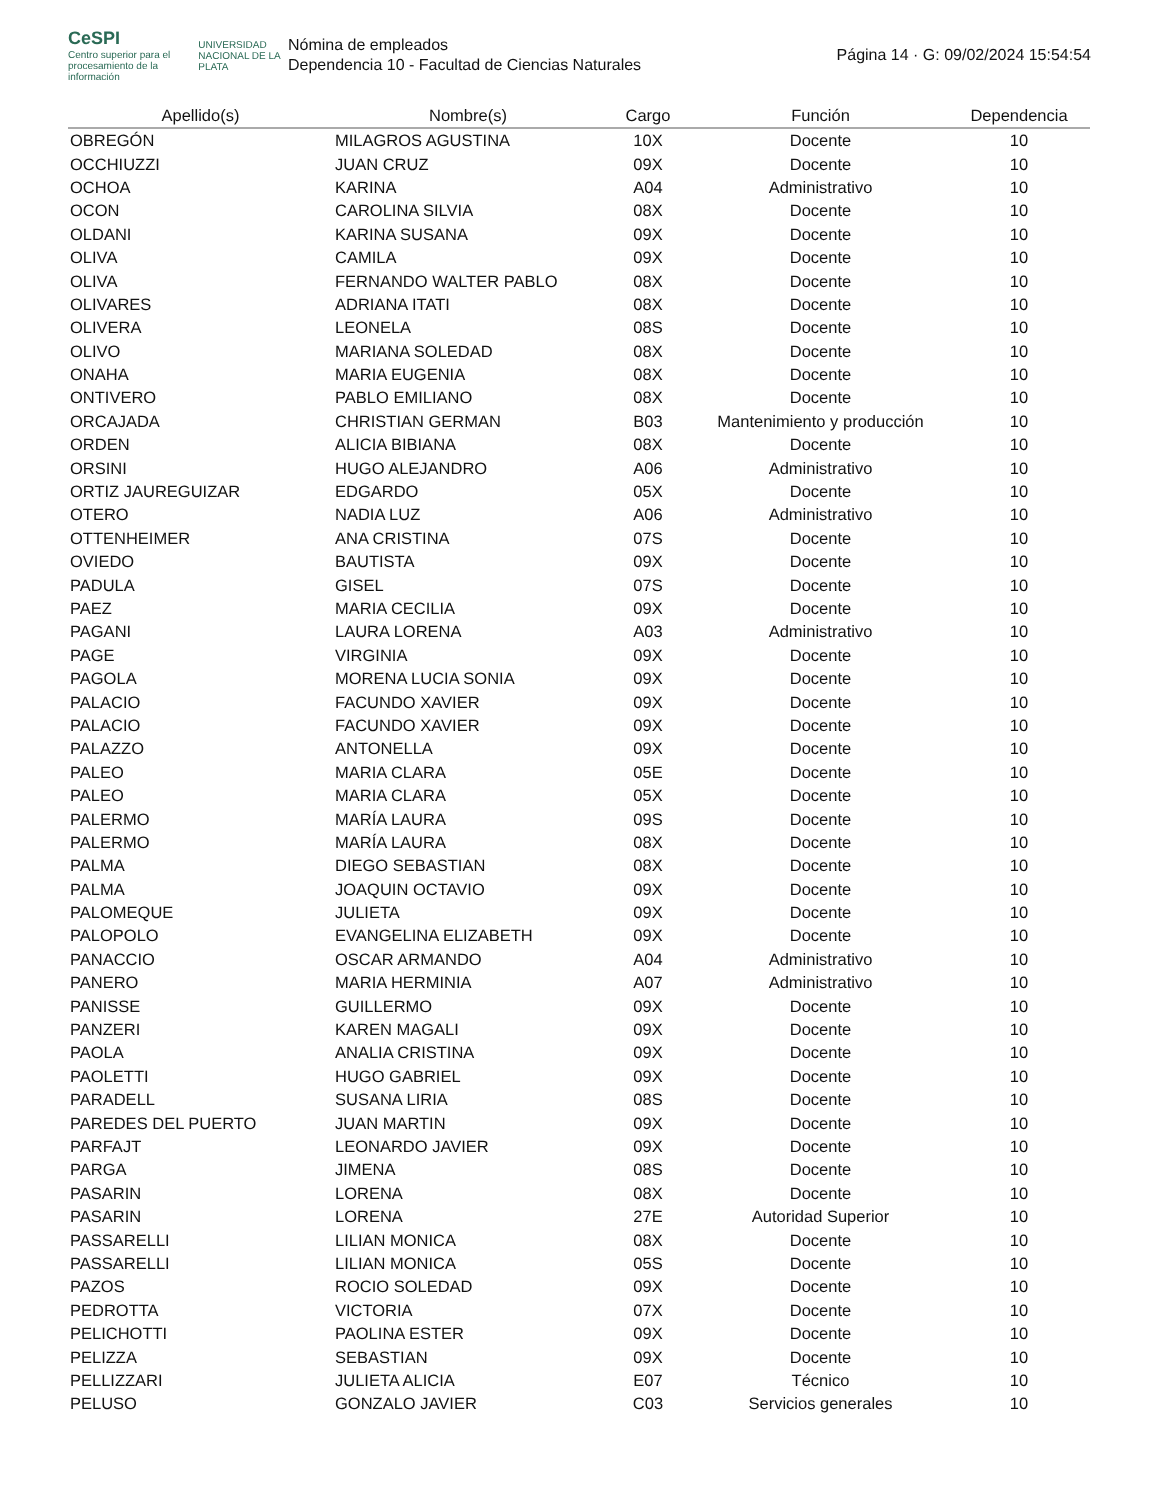CeSPI
Centro superior para el procesamiento de la información
UNIVERSIDAD NACIONAL DE LA PLATA
Nómina de empleados
Dependencia 10 - Facultad de Ciencias Naturales
Página 14 · G: 09/02/2024 15:54:54
| Apellido(s) | Nombre(s) | Cargo | Función | Dependencia |
| --- | --- | --- | --- | --- |
| OBREGÓN | MILAGROS AGUSTINA | 10X | Docente | 10 |
| OCCHIUZZI | JUAN CRUZ | 09X | Docente | 10 |
| OCHOA | KARINA | A04 | Administrativo | 10 |
| OCON | CAROLINA SILVIA | 08X | Docente | 10 |
| OLDANI | KARINA SUSANA | 09X | Docente | 10 |
| OLIVA | CAMILA | 09X | Docente | 10 |
| OLIVA | FERNANDO WALTER PABLO | 08X | Docente | 10 |
| OLIVARES | ADRIANA ITATI | 08X | Docente | 10 |
| OLIVERA | LEONELA | 08S | Docente | 10 |
| OLIVO | MARIANA SOLEDAD | 08X | Docente | 10 |
| ONAHA | MARIA EUGENIA | 08X | Docente | 10 |
| ONTIVERO | PABLO EMILIANO | 08X | Docente | 10 |
| ORCAJADA | CHRISTIAN GERMAN | B03 | Mantenimiento y producción | 10 |
| ORDEN | ALICIA BIBIANA | 08X | Docente | 10 |
| ORSINI | HUGO ALEJANDRO | A06 | Administrativo | 10 |
| ORTIZ JAUREGUIZAR | EDGARDO | 05X | Docente | 10 |
| OTERO | NADIA LUZ | A06 | Administrativo | 10 |
| OTTENHEIMER | ANA CRISTINA | 07S | Docente | 10 |
| OVIEDO | BAUTISTA | 09X | Docente | 10 |
| PADULA | GISEL | 07S | Docente | 10 |
| PAEZ | MARIA CECILIA | 09X | Docente | 10 |
| PAGANI | LAURA LORENA | A03 | Administrativo | 10 |
| PAGE | VIRGINIA | 09X | Docente | 10 |
| PAGOLA | MORENA LUCIA SONIA | 09X | Docente | 10 |
| PALACIO | FACUNDO XAVIER | 09X | Docente | 10 |
| PALACIO | FACUNDO XAVIER | 09X | Docente | 10 |
| PALAZZO | ANTONELLA | 09X | Docente | 10 |
| PALEO | MARIA CLARA | 05E | Docente | 10 |
| PALEO | MARIA CLARA | 05X | Docente | 10 |
| PALERMO | MARÍA LAURA | 09S | Docente | 10 |
| PALERMO | MARÍA LAURA | 08X | Docente | 10 |
| PALMA | DIEGO SEBASTIAN | 08X | Docente | 10 |
| PALMA | JOAQUIN OCTAVIO | 09X | Docente | 10 |
| PALOMEQUE | JULIETA | 09X | Docente | 10 |
| PALOPOLO | EVANGELINA ELIZABETH | 09X | Docente | 10 |
| PANACCIO | OSCAR ARMANDO | A04 | Administrativo | 10 |
| PANERO | MARIA HERMINIA | A07 | Administrativo | 10 |
| PANISSE | GUILLERMO | 09X | Docente | 10 |
| PANZERI | KAREN MAGALI | 09X | Docente | 10 |
| PAOLA | ANALIA CRISTINA | 09X | Docente | 10 |
| PAOLETTI | HUGO GABRIEL | 09X | Docente | 10 |
| PARADELL | SUSANA LIRIA | 08S | Docente | 10 |
| PAREDES DEL PUERTO | JUAN MARTIN | 09X | Docente | 10 |
| PARFAJT | LEONARDO JAVIER | 09X | Docente | 10 |
| PARGA | JIMENA | 08S | Docente | 10 |
| PASARIN | LORENA | 08X | Docente | 10 |
| PASARIN | LORENA | 27E | Autoridad Superior | 10 |
| PASSARELLI | LILIAN MONICA | 08X | Docente | 10 |
| PASSARELLI | LILIAN MONICA | 05S | Docente | 10 |
| PAZOS | ROCIO SOLEDAD | 09X | Docente | 10 |
| PEDROTTA | VICTORIA | 07X | Docente | 10 |
| PELICHOTTI | PAOLINA ESTER | 09X | Docente | 10 |
| PELIZZA | SEBASTIAN | 09X | Docente | 10 |
| PELLIZZARI | JULIETA ALICIA | E07 | Técnico | 10 |
| PELUSO | GONZALO JAVIER | C03 | Servicios generales | 10 |